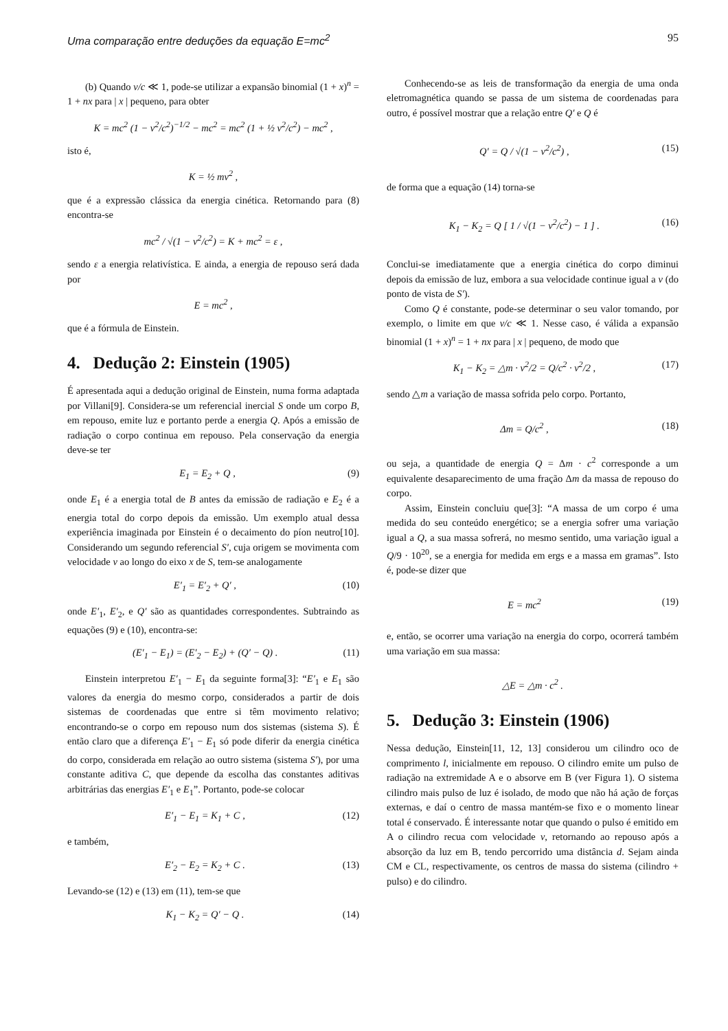Uma comparação entre deduções da equação E=mc<sup>2</sup> 95
(b) Quando v/c ≪ 1, pode-se utilizar a expansão binomial (1 + x)<sup>n</sup> = 1 + nx para | x | pequeno, para obter
K = mc<sup>2</sup> (1 − v<sup>2</sup>/c<sup>2</sup>)<sup>−1/2</sup> − mc<sup>2</sup> = mc<sup>2</sup> (1 + ½ v<sup>2</sup>/c<sup>2</sup>) − mc<sup>2</sup> ,
isto é,
K = ½ mv<sup>2</sup> ,
que é a expressão clássica da energia cinética. Retornando para (8) encontra-se
mc<sup>2</sup> / √(1 − v<sup>2</sup>/c<sup>2</sup>) = K + mc<sup>2</sup> = ε ,
sendo ε a energia relativística. E ainda, a energia de repouso será dada por
E = mc<sup>2</sup> ,
que é a fórmula de Einstein.
4. Dedução 2: Einstein (1905)
É apresentada aqui a dedução original de Einstein, numa forma adaptada por Villani[9]. Considera-se um referencial inercial S onde um corpo B, em repouso, emite luz e portanto perde a energia Q. Após a emissão de radiação o corpo continua em repouso. Pela conservação da energia deve-se ter
E<sub>1</sub> = E<sub>2</sub> + Q , (9)
onde E<sub>1</sub> é a energia total de B antes da emissão de radiação e E<sub>2</sub> é a energia total do corpo depois da emissão. Um exemplo atual dessa experiência imaginada por Einstein é o decaimento do píon neutro[10]. Considerando um segundo referencial S′, cuja origem se movimenta com velocidade v ao longo do eixo x de S, tem-se analogamente
E′<sub>1</sub> = E′<sub>2</sub> + Q′ , (10)
onde E′<sub>1</sub>, E′<sub>2</sub>, e Q′ são as quantidades correspondentes. Subtraindo as equações (9) e (10), encontra-se:
(E′<sub>1</sub> − E<sub>1</sub>) = (E′<sub>2</sub> − E<sub>2</sub>) + (Q′ − Q) . (11)
Einstein interpretou E′<sub>1</sub> − E<sub>1</sub> da seguinte forma[3]: “E′<sub>1</sub> e E<sub>1</sub> são valores da energia do mesmo corpo, considerados a partir de dois sistemas de coordenadas que entre si têm movimento relativo; encontrando-se o corpo em repouso num dos sistemas (sistema S). É então claro que a diferença E′<sub>1</sub> − E<sub>1</sub> só pode diferir da energia cinética do corpo, considerada em relação ao outro sistema (sistema S′), por uma constante aditiva C, que depende da escolha das constantes aditivas arbitrárias das energias E′<sub>1</sub> e E<sub>1</sub>”. Portanto, pode-se colocar
E′<sub>1</sub> − E<sub>1</sub> = K<sub>1</sub> + C , (12)
e também,
E′<sub>2</sub> − E<sub>2</sub> = K<sub>2</sub> + C . (13)
Levando-se (12) e (13) em (11), tem-se que
K<sub>1</sub> − K<sub>2</sub> = Q′ − Q . (14)
Conhecendo-se as leis de transformação da energia de uma onda eletromagnética quando se passa de um sistema de coordenadas para outro, é possível mostrar que a relação entre Q′ e Q é
Q′ = Q / √(1 − v<sup>2</sup>/c<sup>2</sup>) , (15)
de forma que a equação (14) torna-se
K<sub>1</sub> − K<sub>2</sub> = Q [ 1 / √(1 − v<sup>2</sup>/c<sup>2</sup>) − 1 ] . (16)
Conclui-se imediatamente que a energia cinética do corpo diminui depois da emissão de luz, embora a sua velocidade continue igual a v (do ponto de vista de S′).
Como Q é constante, pode-se determinar o seu valor tomando, por exemplo, o limite em que v/c ≪ 1. Nesse caso, é válida a expansão binomial (1 + x)<sup>n</sup> = 1 + nx para | x | pequeno, de modo que
K<sub>1</sub> − K<sub>2</sub> = △m · v<sup>2</sup>/2 = Q/c<sup>2</sup> · v<sup>2</sup>/2 , (17)
sendo △m a variação de massa sofrida pelo corpo. Portanto,
Δm = Q/c<sup>2</sup> , (18)
ou seja, a quantidade de energia Q = Δm · c<sup>2</sup> corresponde a um equivalente desaparecimento de uma fração Δm da massa de repouso do corpo.
Assim, Einstein concluiu que[3]: “A massa de um corpo é uma medida do seu conteúdo energético; se a energia sofrer uma variação igual a Q, a sua massa sofrerá, no mesmo sentido, uma variação igual a Q/9 · 10<sup>20</sup>, se a energia for medida em ergs e a massa em gramas”. Isto é, pode-se dizer que
E = mc<sup>2</sup> (19)
e, então, se ocorrer uma variação na energia do corpo, ocorrerá também uma variação em sua massa:
△E = △m · c<sup>2</sup> .
5. Dedução 3: Einstein (1906)
Nessa dedução, Einstein[11, 12, 13] considerou um cilindro oco de comprimento l, inicialmente em repouso. O cilindro emite um pulso de radiação na extremidade A e o absorve em B (ver Figura 1). O sistema cilindro mais pulso de luz é isolado, de modo que não há ação de forças externas, e daí o centro de massa mantém-se fixo e o momento linear total é conservado. É interessante notar que quando o pulso é emitido em A o cilindro recua com velocidade v, retornando ao repouso após a absorção da luz em B, tendo percorrido uma distância d. Sejam ainda CM e CL, respectivamente, os centros de massa do sistema (cilindro + pulso) e do cilindro.